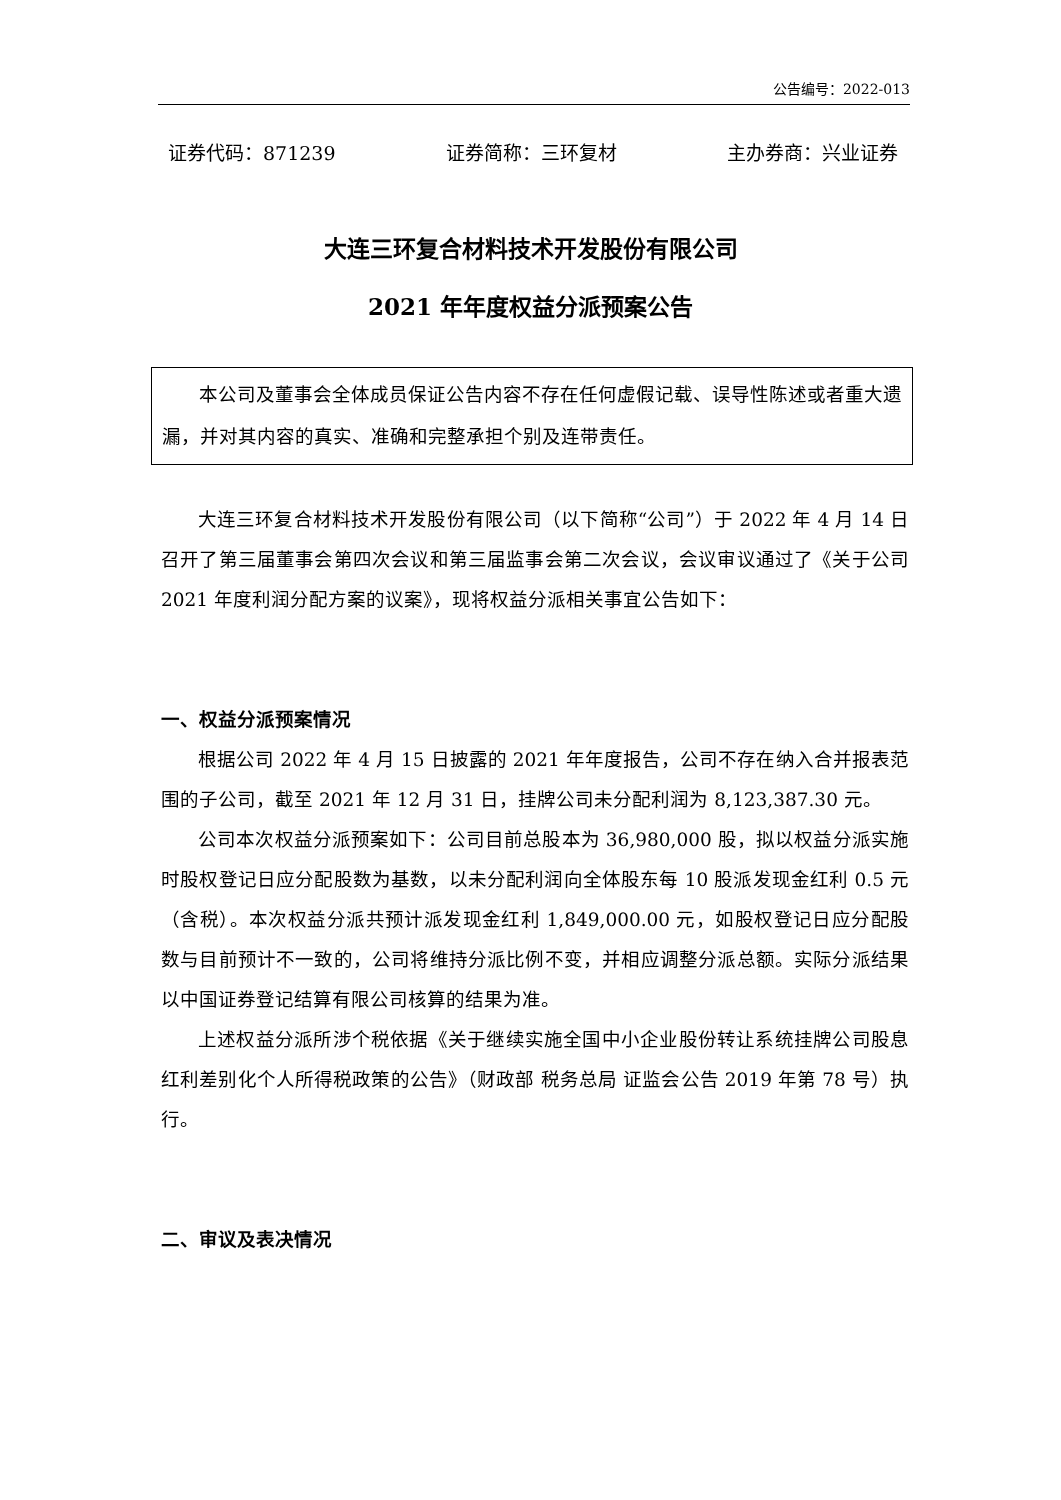公告编号：2022-013
证券代码：871239 证券简称：三环复材 主办券商：兴业证券
大连三环复合材料技术开发股份有限公司
2021 年年度权益分派预案公告
本公司及董事会全体成员保证公告内容不存在任何虚假记载、误导性陈述或者重大遗漏，并对其内容的真实、准确和完整承担个别及连带责任。
大连三环复合材料技术开发股份有限公司（以下简称“公司”）于 2022 年 4 月 14 日召开了第三届董事会第四次会议和第三届监事会第二次会议，会议审议通过了《关于公司 2021 年度利润分配方案的议案》，现将权益分派相关事宜公告如下：
一、权益分派预案情况
根据公司 2022 年 4 月 15 日披露的 2021 年年度报告，公司不存在纳入合并报表范围的子公司，截至 2021 年 12 月 31 日，挂牌公司未分配利润为 8,123,387.30 元。
公司本次权益分派预案如下：公司目前总股本为 36,980,000 股，拟以权益分派实施时股权登记日应分配股数为基数，以未分配利润向全体股东每 10 股派发现金红利 0.5 元（含税）。本次权益分派共预计派发现金红利 1,849,000.00 元，如股权登记日应分配股数与目前预计不一致的，公司将维持分派比例不变，并相应调整分派总额。实际分派结果以中国证券登记结算有限公司核算的结果为准。
上述权益分派所涉个税依据《关于继续实施全国中小企业股份转让系统挂牌公司股息红利差别化个人所得税政策的公告》（财政部 税务总局 证监会公告 2019 年第 78 号）执行。
二、审议及表决情况